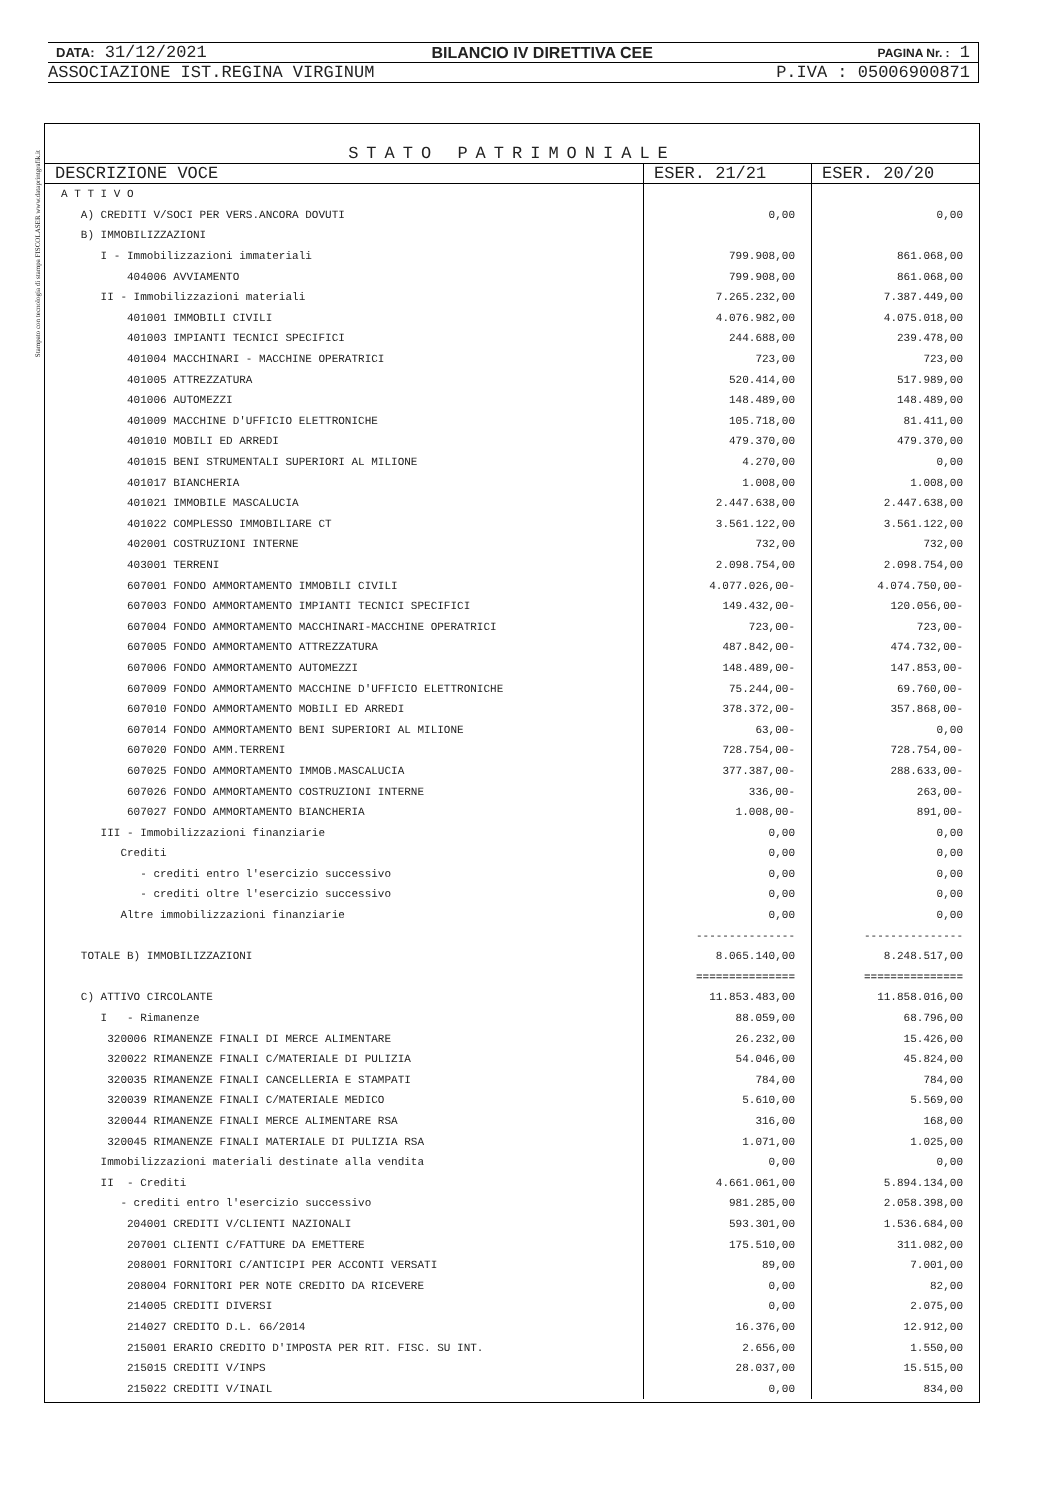Stampato con tecnologia di stampa FISCOLASER www.dataprintgrafik.it
DATA: 31/12/2021 BILANCIO IV DIRETTIVA CEE PAGINA Nr. : 1
ASSOCIAZIONE IST.REGINA VIRGINUM P.IVA : 05006900871
STATO PATRIMONIALE
| DESCRIZIONE VOCE | ESER. 21/21 | ESER. 20/20 |
| --- | --- | --- |
| A T T I V O | | |
| A) CREDITI V/SOCI PER VERS.ANCORA DOVUTI | 0,00 | 0,00 |
| B) IMMOBILIZZAZIONI | | |
| I - Immobilizzazioni immateriali | 799.908,00 | 861.068,00 |
| 404006 AVVIAMENTO | 799.908,00 | 861.068,00 |
| II - Immobilizzazioni materiali | 7.265.232,00 | 7.387.449,00 |
| 401001 IMMOBILI CIVILI | 4.076.982,00 | 4.075.018,00 |
| 401003 IMPIANTI TECNICI SPECIFICI | 244.688,00 | 239.478,00 |
| 401004 MACCHINARI - MACCHINE OPERATRICI | 723,00 | 723,00 |
| 401005 ATTREZZATURA | 520.414,00 | 517.989,00 |
| 401006 AUTOMEZZI | 148.489,00 | 148.489,00 |
| 401009 MACCHINE D'UFFICIO ELETTRONICHE | 105.718,00 | 81.411,00 |
| 401010 MOBILI ED ARREDI | 479.370,00 | 479.370,00 |
| 401015 BENI STRUMENTALI SUPERIORI AL MILIONE | 4.270,00 | 0,00 |
| 401017 BIANCHERIA | 1.008,00 | 1.008,00 |
| 401021 IMMOBILE MASCALUCIA | 2.447.638,00 | 2.447.638,00 |
| 401022 COMPLESSO IMMOBILIARE CT | 3.561.122,00 | 3.561.122,00 |
| 402001 COSTRUZIONI INTERNE | 732,00 | 732,00 |
| 403001 TERRENI | 2.098.754,00 | 2.098.754,00 |
| 607001 FONDO AMMORTAMENTO IMMOBILI CIVILI | 4.077.026,00- | 4.074.750,00- |
| 607003 FONDO AMMORTAMENTO IMPIANTI TECNICI SPECIFICI | 149.432,00- | 120.056,00- |
| 607004 FONDO AMMORTAMENTO MACCHINARI-MACCHINE OPERATRICI | 723,00- | 723,00- |
| 607005 FONDO AMMORTAMENTO ATTREZZATURA | 487.842,00- | 474.732,00- |
| 607006 FONDO AMMORTAMENTO AUTOMEZZI | 148.489,00- | 147.853,00- |
| 607009 FONDO AMMORTAMENTO MACCHINE D'UFFICIO ELETTRONICHE | 75.244,00- | 69.760,00- |
| 607010 FONDO AMMORTAMENTO MOBILI ED ARREDI | 378.372,00- | 357.868,00- |
| 607014 FONDO AMMORTAMENTO BENI SUPERIORI AL MILIONE | 63,00- | 0,00 |
| 607020 FONDO AMM.TERRENI | 728.754,00- | 728.754,00- |
| 607025 FONDO AMMORTAMENTO IMMOB.MASCALUCIA | 377.387,00- | 288.633,00- |
| 607026 FONDO AMMORTAMENTO COSTRUZIONI INTERNE | 336,00- | 263,00- |
| 607027 FONDO AMMORTAMENTO BIANCHERIA | 1.008,00- | 891,00- |
| III - Immobilizzazioni finanziarie | 0,00 | 0,00 |
| Crediti | 0,00 | 0,00 |
| - crediti entro l'esercizio successivo | 0,00 | 0,00 |
| - crediti oltre l'esercizio successivo | 0,00 | 0,00 |
| Altre immobilizzazioni finanziarie | 0,00 | 0,00 |
| | --------------- | --------------- |
| TOTALE B) IMMOBILIZZAZIONI | 8.065.140,00 | 8.248.517,00 |
| | =============== | =============== |
| C) ATTIVO CIRCOLANTE | 11.853.483,00 | 11.858.016,00 |
| I - Rimanenze | 88.059,00 | 68.796,00 |
| 320006 RIMANENZE FINALI DI MERCE ALIMENTARE | 26.232,00 | 15.426,00 |
| 320022 RIMANENZE FINALI C/MATERIALE DI PULIZIA | 54.046,00 | 45.824,00 |
| 320035 RIMANENZE FINALI CANCELLERIA E STAMPATI | 784,00 | 784,00 |
| 320039 RIMANENZE FINALI C/MATERIALE MEDICO | 5.610,00 | 5.569,00 |
| 320044 RIMANENZE FINALI MERCE ALIMENTARE RSA | 316,00 | 168,00 |
| 320045 RIMANENZE FINALI MATERIALE DI PULIZIA RSA | 1.071,00 | 1.025,00 |
| Immobilizzazioni materiali destinate alla vendita | 0,00 | 0,00 |
| II - Crediti | 4.661.061,00 | 5.894.134,00 |
| - crediti entro l'esercizio successivo | 981.285,00 | 2.058.398,00 |
| 204001 CREDITI V/CLIENTI NAZIONALI | 593.301,00 | 1.536.684,00 |
| 207001 CLIENTI C/FATTURE DA EMETTERE | 175.510,00 | 311.082,00 |
| 208001 FORNITORI C/ANTICIPI PER ACCONTI VERSATI | 89,00 | 7.001,00 |
| 208004 FORNITORI PER NOTE CREDITO DA RICEVERE | 0,00 | 82,00 |
| 214005 CREDITI DIVERSI | 0,00 | 2.075,00 |
| 214027 CREDITO D.L. 66/2014 | 16.376,00 | 12.912,00 |
| 215001 ERARIO CREDITO D'IMPOSTA PER RIT. FISC. SU INT. | 2.656,00 | 1.550,00 |
| 215015 CREDITI V/INPS | 28.037,00 | 15.515,00 |
| 215022 CREDITI V/INAIL | 0,00 | 834,00 |